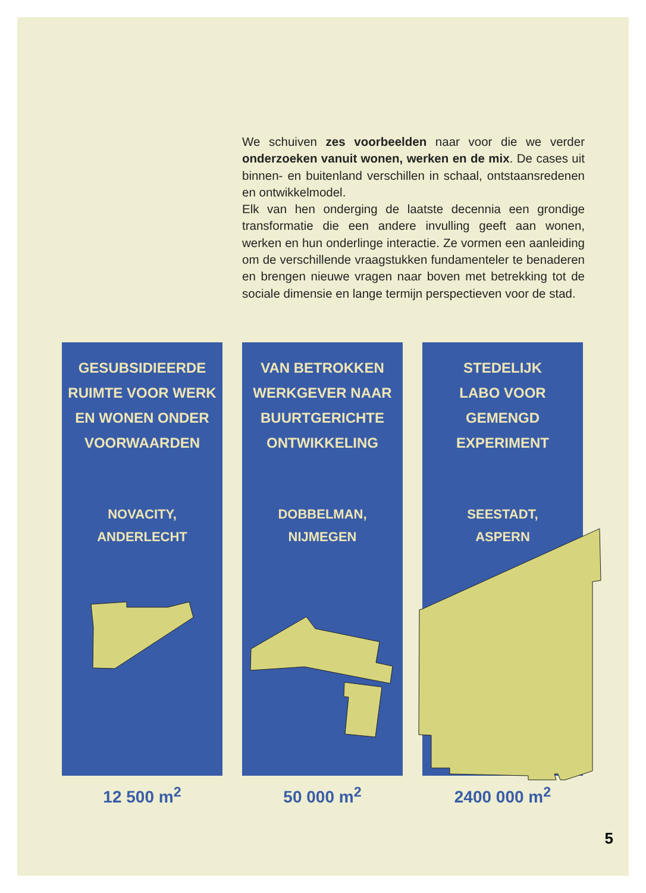We schuiven zes voorbeelden naar voor die we verder onderzoeken vanuit wonen, werken en de mix. De cases uit binnen- en buitenland verschillen in schaal, ontstaansredenen en ontwikkelmodel.
Elk van hen onderging de laatste decennia een grondige transformatie die een andere invulling geeft aan wonen, werken en hun onderlinge interactie. Ze vormen een aanleiding om de verschillende vraagstukken fundamenteler te benaderen en brengen nieuwe vragen naar boven met betrekking tot de sociale dimensie en lange termijn perspectieven voor de stad.
GESUBSIDIEERDE
RUIMTE VOOR WERK
EN WONEN ONDER
VOORWAARDEN
NOVACITY,
ANDERLECHT
12 500 m<sup>2</sup>
VAN BETROKKEN
WERKGEVER NAAR
BUURTGERICHTE
ONTWIKKELING
DOBBELMAN,
NIJMEGEN
50 000 m<sup>2</sup>
STEDELIJK
LABO VOOR
GEMENGD
EXPERIMENT
SEESTADT,
ASPERN
2400 000 m<sup>2</sup>
5